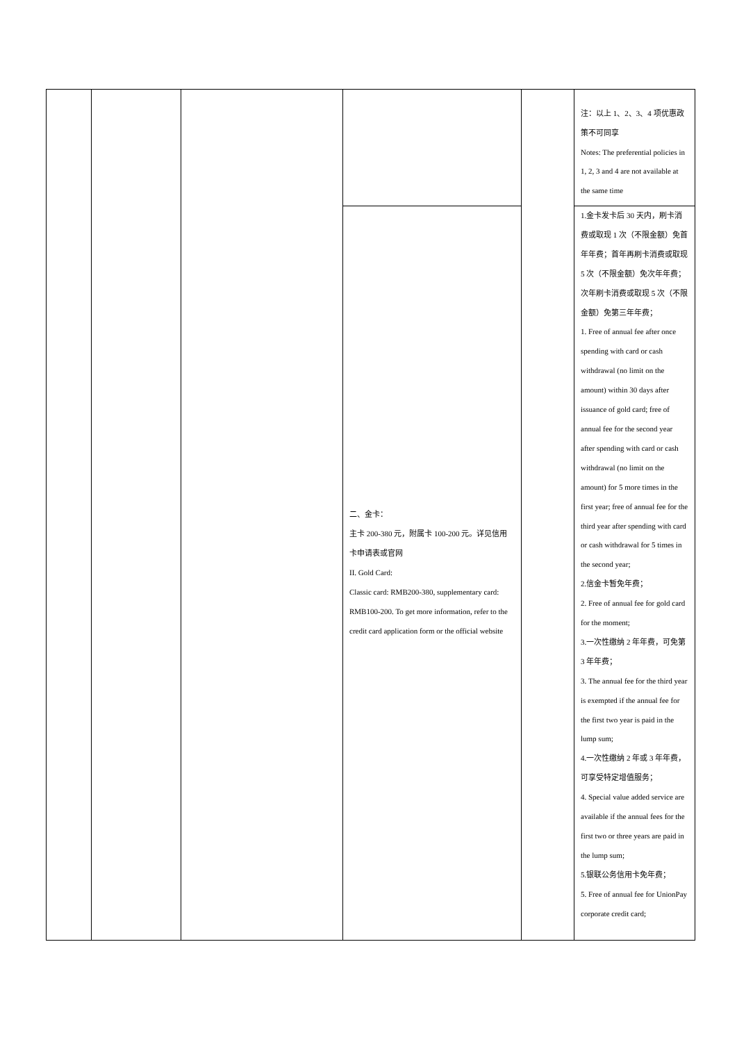| | | | | | 注：以上 1、2、3、4 项优惠政策不可同享 Notes: The preferential policies in 1, 2, 3 and 4 are not available at the same time |
| | | | 二、金卡： 主卡 200-380 元，附属卡 100-200 元。详见信用卡申请表或官网 II. Gold Card: Classic card: RMB200-380, supplementary card: RMB100-200. To get more information, refer to the credit card application form or the official website | | 1.金卡发卡后 30 天内，刷卡消费或取现 1 次（不限金额）免首年年费；首年再刷卡消费或取现 5 次（不限金额）免次年年费；次年刷卡消费或取现 5 次（不限金额）免第三年年费； 1. Free of annual fee after once spending with card or cash withdrawal (no limit on the amount) within 30 days after issuance of gold card; free of annual fee for the second year after spending with card or cash withdrawal (no limit on the amount) for 5 more times in the first year; free of annual fee for the third year after spending with card or cash withdrawal for 5 times in the second year; 2.信金卡暂免年费； 2. Free of annual fee for gold card for the moment; 3.一次性缴纳 2 年年费，可免第 3 年年费； 3. The annual fee for the third year is exempted if the annual fee for the first two year is paid in the lump sum; 4.一次性缴纳 2 年或 3 年年费，可享受特定增值服务； 4. Special value added service are available if the annual fees for the first two or three years are paid in the lump sum; 5.银联公务信用卡免年费； 5. Free of annual fee for UnionPay corporate credit card; |